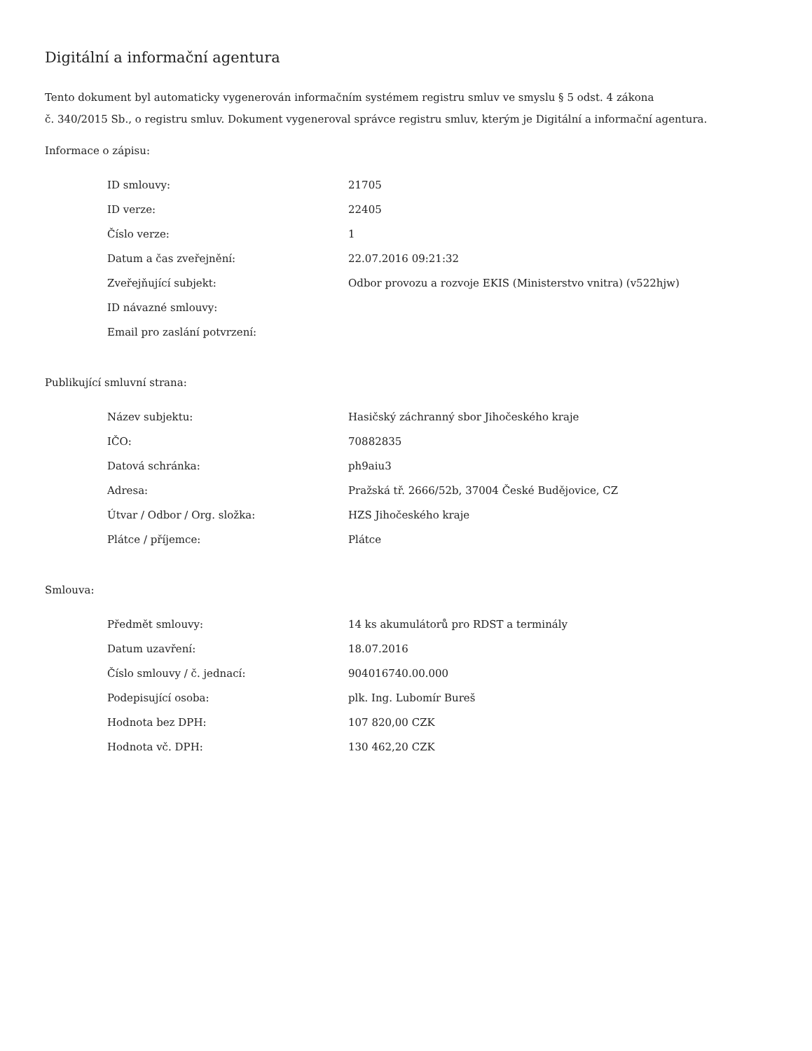Digitální a informační agentura
Tento dokument byl automaticky vygenerován informačním systémem registru smluv ve smyslu § 5 odst. 4 zákona
č. 340/2015 Sb., o registru smluv. Dokument vygeneroval správce registru smluv, kterým je Digitální a informační agentura.
Informace o zápisu:
| ID smlouvy: | 21705 |
| ID verze: | 22405 |
| Číslo verze: | 1 |
| Datum a čas zveřejnění: | 22.07.2016 09:21:32 |
| Zveřejňující subjekt: | Odbor provozu a rozvoje EKIS (Ministerstvo vnitra) (v522hjw) |
| ID návazné smlouvy: | |
| Email pro zaslání potvrzení: | |
Publikující smluvní strana:
| Název subjektu: | Hasičský záchranný sbor Jihočeského kraje |
| IČO: | 70882835 |
| Datová schránka: | ph9aiu3 |
| Adresa: | Pražská tř. 2666/52b, 37004 České Budějovice, CZ |
| Útvar / Odbor / Org. složka: | HZS Jihočeského kraje |
| Plátce / příjemce: | Plátce |
Smlouva:
| Předmět smlouvy: | 14 ks akumulátorů pro RDST a terminály |
| Datum uzavření: | 18.07.2016 |
| Číslo smlouvy / č. jednací: | 904016740.00.000 |
| Podepisující osoba: | plk. Ing. Lubomír Bureš |
| Hodnota bez DPH: | 107 820,00 CZK |
| Hodnota vč. DPH: | 130 462,20 CZK |